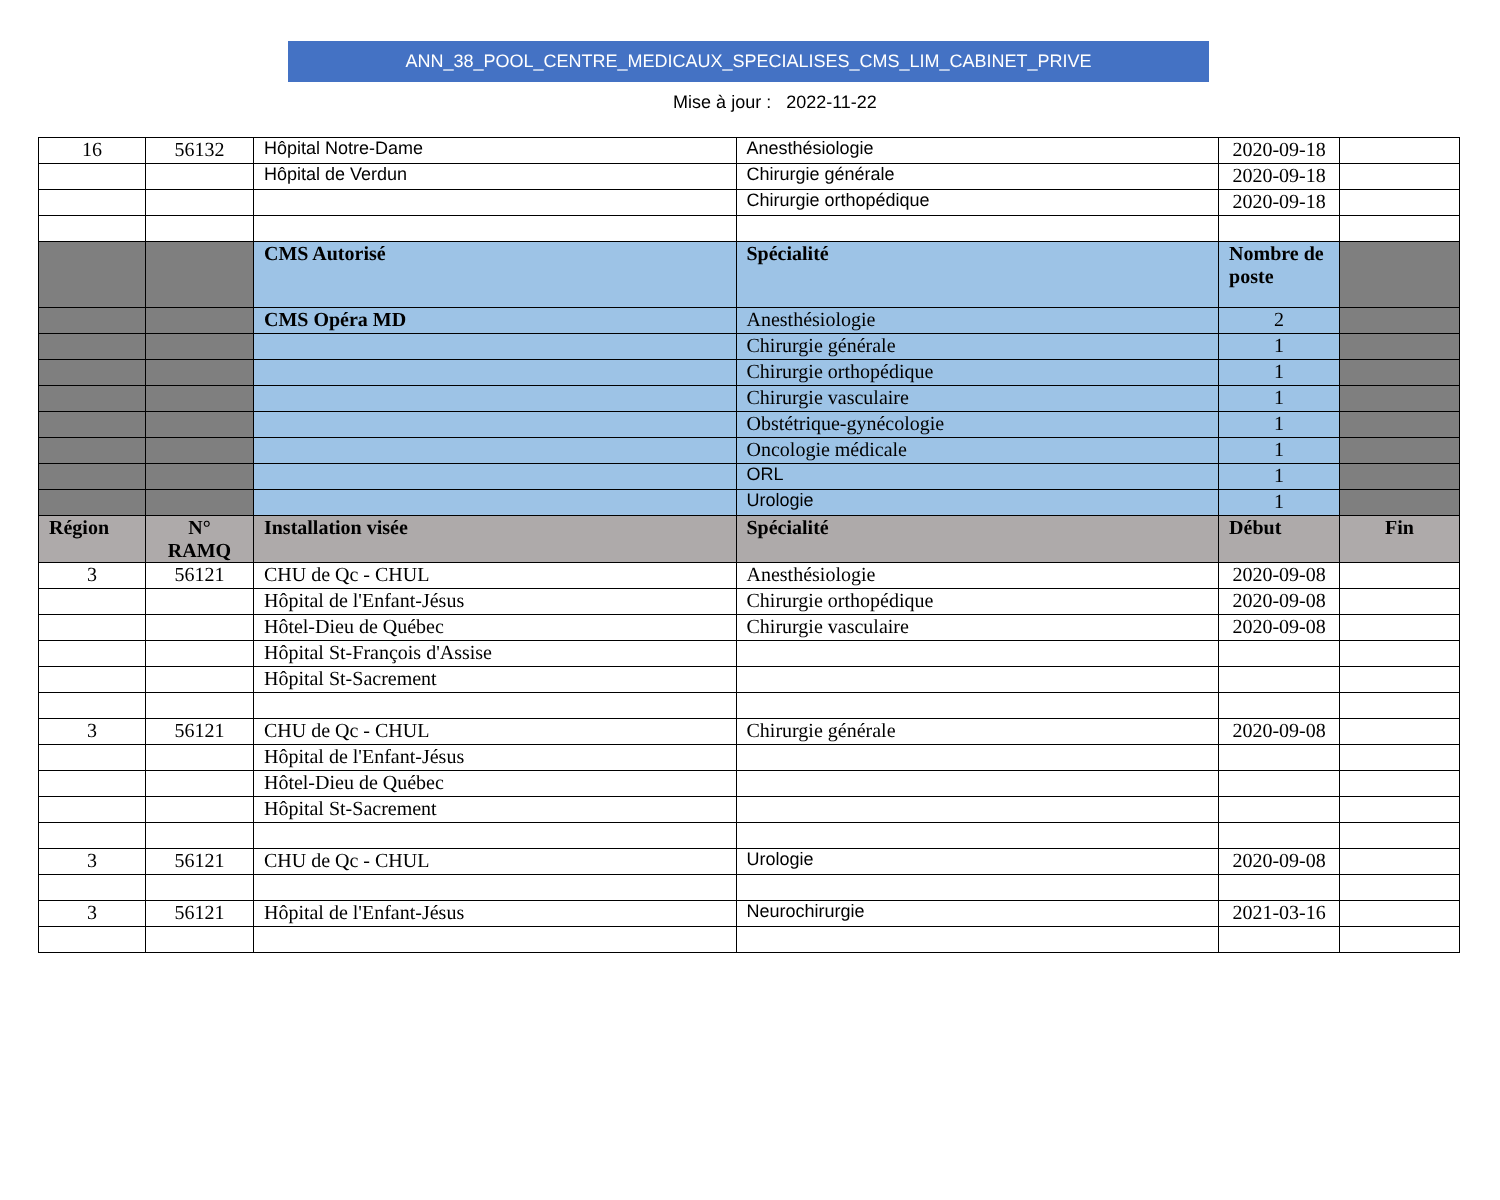ANN_38_POOL_CENTRE_MEDICAUX_SPECIALISES_CMS_LIM_CABINET_PRIVE
Mise à jour : 2022-11-22
| 16 | 56132 | Hôpital Notre-Dame | Anesthésiologie | 2020-09-18 | |
| | | Hôpital de Verdun | Chirurgie générale | 2020-09-18 | |
| | | | Chirurgie orthopédique | 2020-09-18 | |
| | | CMS Autorisé | Spécialité | Nombre de poste | |
| | | CMS Opéra MD | Anesthésiologie | 2 | |
| | | | Chirurgie générale | 1 | |
| | | | Chirurgie orthopédique | 1 | |
| | | | Chirurgie vasculaire | 1 | |
| | | | Obstétrique-gynécologie | 1 | |
| | | | Oncologie médicale | 1 | |
| | | | ORL | 1 | |
| | | | Urologie | 1 | |
| Région | N° RAMQ | Installation visée | Spécialité | Début | Fin |
| 3 | 56121 | CHU de Qc - CHUL | Anesthésiologie | 2020-09-08 | |
| | | Hôpital de l'Enfant-Jésus | Chirurgie orthopédique | 2020-09-08 | |
| | | Hôtel-Dieu de Québec | Chirurgie vasculaire | 2020-09-08 | |
| | | Hôpital St-François d'Assise | | | |
| | | Hôpital St-Sacrement | | | |
| 3 | 56121 | CHU de Qc - CHUL | Chirurgie générale | 2020-09-08 | |
| | | Hôpital de l'Enfant-Jésus | | | |
| | | Hôtel-Dieu de Québec | | | |
| | | Hôpital St-Sacrement | | | |
| 3 | 56121 | CHU de Qc - CHUL | Urologie | 2020-09-08 | |
| 3 | 56121 | Hôpital de l'Enfant-Jésus | Neurochirurgie | 2021-03-16 | |